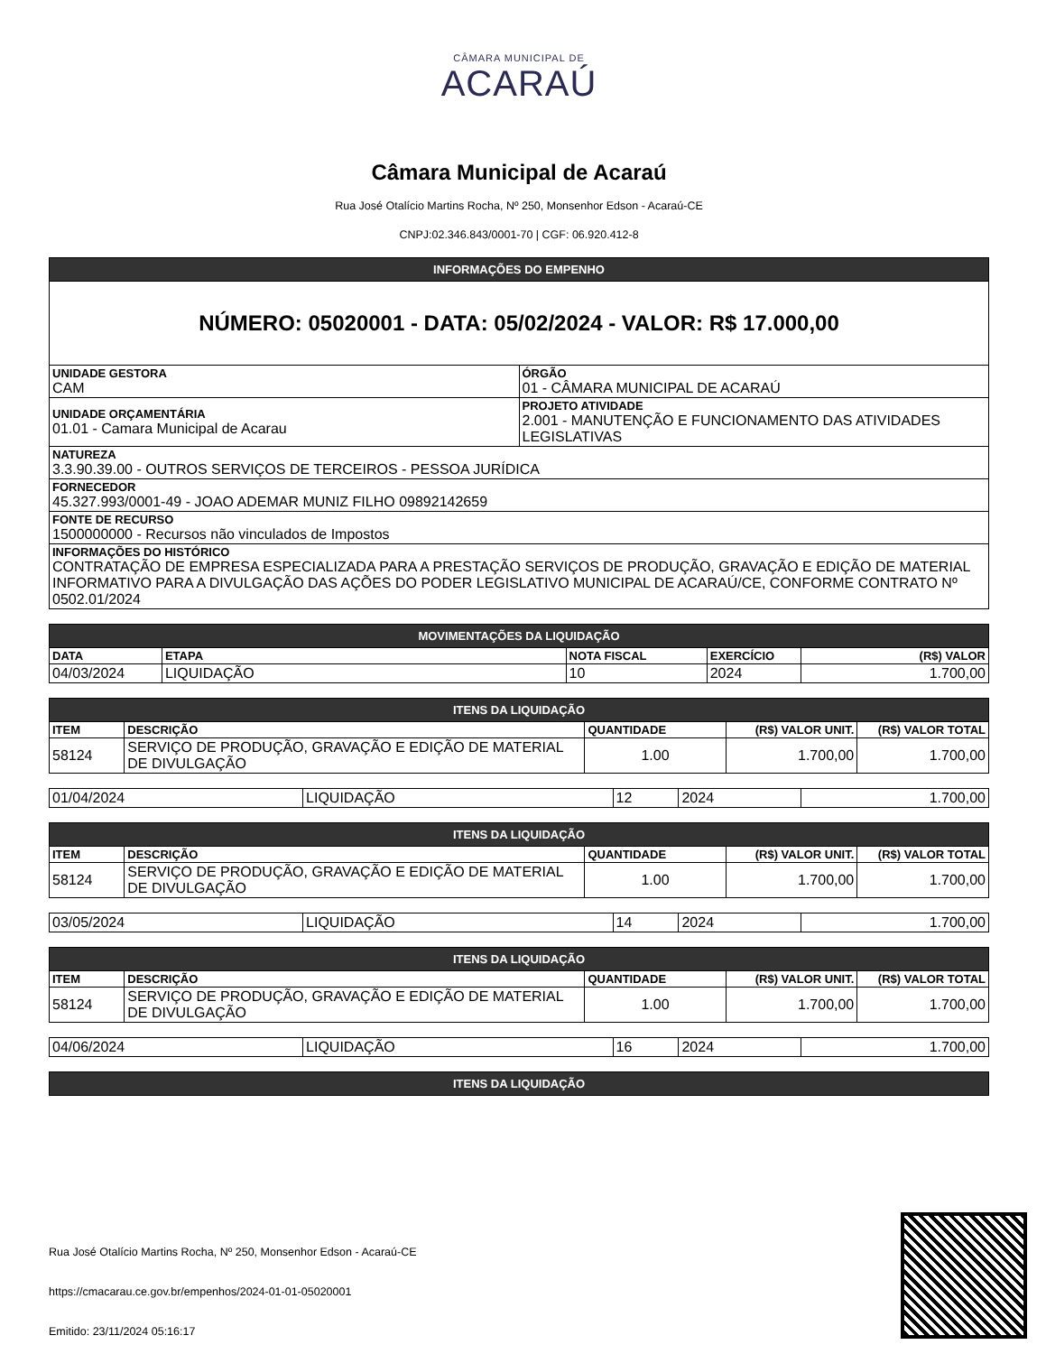CÂMARA MUNICIPAL DE
ACARAÚ
Câmara Municipal de Acaraú
Rua José Otalício Martins Rocha, Nº 250, Monsenhor Edson - Acaraú-CE
CNPJ:02.346.843/0001-70 | CGF: 06.920.412-8
| INFORMAÇÕES DO EMPENHO | |
| NÚMERO: 05020001 - DATA: 05/02/2024 - VALOR: R$ 17.000,00 | |
| UNIDADE GESTORA CAM | ÓRGÃO 01 - CÂMARA MUNICIPAL DE ACARAÚ |
| UNIDADE ORÇAMENTÁRIA 01.01 - Camara Municipal de Acarau | PROJETO ATIVIDADE 2.001 - MANUTENÇÃO E FUNCIONAMENTO DAS ATIVIDADES LEGISLATIVAS |
| NATUREZA 3.3.90.39.00 - OUTROS SERVIÇOS DE TERCEIROS - PESSOA JURÍDICA | |
| FORNECEDOR 45.327.993/0001-49 - JOAO ADEMAR MUNIZ FILHO 09892142659 | |
| FONTE DE RECURSO 1500000000 - Recursos não vinculados de Impostos | |
| INFORMAÇÕES DO HISTÓRICO CONTRATAÇÃO DE EMPRESA ESPECIALIZADA PARA A PRESTAÇÃO SERVIÇOS DE PRODUÇÃO, GRAVAÇÃO E EDIÇÃO DE MATERIAL INFORMATIVO PARA A DIVULGAÇÃO DAS AÇÕES DO PODER LEGISLATIVO MUNICIPAL DE ACARAÚ/CE, CONFORME CONTRATO Nº 0502.01/2024 | |
| MOVIMENTAÇÕES DA LIQUIDAÇÃO | | | | |
| DATA | ETAPA | NOTA FISCAL | EXERCÍCIO | (R$) VALOR |
| 04/03/2024 | LIQUIDAÇÃO | 10 | 2024 | 1.700,00 |
| ITENS DA LIQUIDAÇÃO | | | | |
| ITEM | DESCRIÇÃO | QUANTIDADE | (R$) VALOR UNIT. | (R$) VALOR TOTAL |
| 58124 | SERVIÇO DE PRODUÇÃO, GRAVAÇÃO E EDIÇÃO DE MATERIAL DE DIVULGAÇÃO | 1.00 | 1.700,00 | 1.700,00 |
| 01/04/2024 | LIQUIDAÇÃO | 12 | 2024 | 1.700,00 |
| ITENS DA LIQUIDAÇÃO | | | | |
| ITEM | DESCRIÇÃO | QUANTIDADE | (R$) VALOR UNIT. | (R$) VALOR TOTAL |
| 58124 | SERVIÇO DE PRODUÇÃO, GRAVAÇÃO E EDIÇÃO DE MATERIAL DE DIVULGAÇÃO | 1.00 | 1.700,00 | 1.700,00 |
| 03/05/2024 | LIQUIDAÇÃO | 14 | 2024 | 1.700,00 |
| ITENS DA LIQUIDAÇÃO | | | | |
| ITEM | DESCRIÇÃO | QUANTIDADE | (R$) VALOR UNIT. | (R$) VALOR TOTAL |
| 58124 | SERVIÇO DE PRODUÇÃO, GRAVAÇÃO E EDIÇÃO DE MATERIAL DE DIVULGAÇÃO | 1.00 | 1.700,00 | 1.700,00 |
| 04/06/2024 | LIQUIDAÇÃO | 16 | 2024 | 1.700,00 |
| ITENS DA LIQUIDAÇÃO |
Rua José Otalício Martins Rocha, Nº 250, Monsenhor Edson - Acaraú-CE
https://cmacarau.ce.gov.br/empenhos/2024-01-01-05020001
Emitido: 23/11/2024 05:16:17